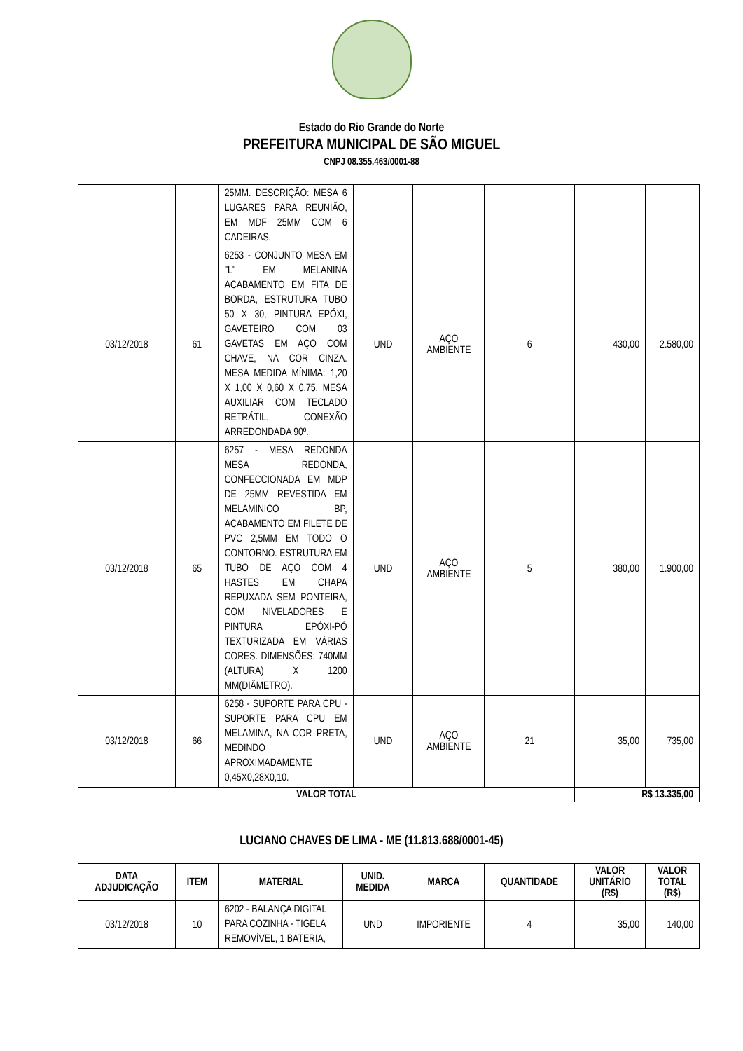Estado do Rio Grande do Norte
PREFEITURA MUNICIPAL DE SÃO MIGUEL
CNPJ 08.355.463/0001-88
| | | 25MM. DESCRIÇÃO: MESA 6 LUGARES PARA REUNIÃO, EM MDF 25MM COM 6 CADEIRAS. | | | | | |
| 03/12/2018 | 61 | 6253 - CONJUNTO MESA EM "L" EM MELANINA ACABAMENTO EM FITA DE BORDA, ESTRUTURA TUBO 50 X 30, PINTURA EPÓXI, GAVETEIRO COM 03 GAVETAS EM AÇO COM CHAVE, NA COR CINZA. MESA MEDIDA MÍNIMA: 1,20 X 1,00 X 0,60 X 0,75. MESA AUXILIAR COM TECLADO RETRÁTIL. CONEXÃO ARREDONDADA 90º. | UND | AÇO AMBIENTE | 6 | 430,00 | 2.580,00 |
| 03/12/2018 | 65 | 6257 - MESA REDONDA MESA REDONDA, CONFECCIONADA EM MDP DE 25MM REVESTIDA EM MELAMINICO BP, ACABAMENTO EM FILETE DE PVC 2,5MM EM TODO O CONTORNO. ESTRUTURA EM TUBO DE AÇO COM 4 HASTES EM CHAPA REPUXADA SEM PONTEIRA, COM NIVELADORES E PINTURA EPÓXI-PÓ TEXTURIZADA EM VÁRIAS CORES. DIMENSÕES: 740MM (ALTURA) X 1200 MM(DIÂMETRO). | UND | AÇO AMBIENTE | 5 | 380,00 | 1.900,00 |
| 03/12/2018 | 66 | 6258 - SUPORTE PARA CPU - SUPORTE PARA CPU EM MELAMINA, NA COR PRETA, MEDINDO APROXIMADAMENTE 0,45X0,28X0,10. | UND | AÇO AMBIENTE | 21 | 35,00 | 735,00 |
| VALOR TOTAL | | | | | | R$ 13.335,00 | |
LUCIANO CHAVES DE LIMA - ME (11.813.688/0001-45)
| DATA ADJUDICAÇÃO | ITEM | MATERIAL | UNID. MEDIDA | MARCA | QUANTIDADE | VALOR UNITÁRIO (R$) | VALOR TOTAL (R$) |
| --- | --- | --- | --- | --- | --- | --- | --- |
| 03/12/2018 | 10 | 6202 - BALANÇA DIGITAL PARA COZINHA - TIGELA REMOVÍVEL, 1 BATERIA, | UND | IMPORIENTE | 4 | 35,00 | 140,00 |